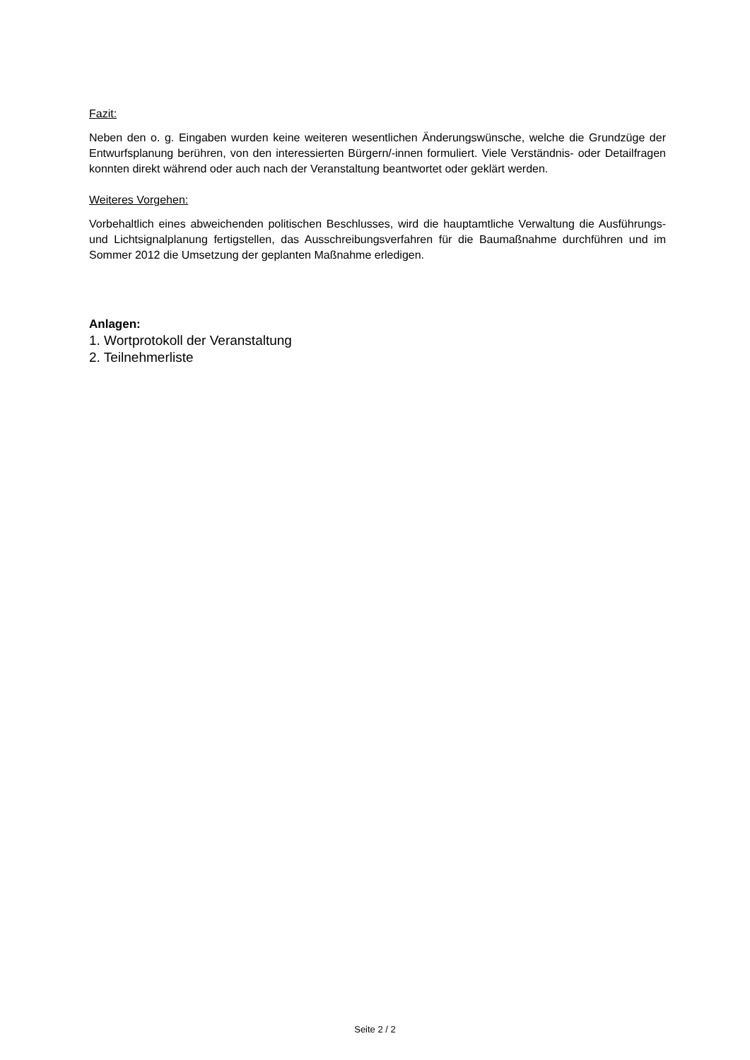Fazit:
Neben den o. g. Eingaben wurden keine weiteren wesentlichen Änderungswünsche, welche die Grundzüge der Entwurfsplanung berühren, von den interessierten Bürgern/-innen formuliert. Viele Verständnis- oder Detailfragen konnten direkt während oder auch nach der Veranstaltung beantwortet oder geklärt werden.
Weiteres Vorgehen:
Vorbehaltlich eines abweichenden politischen Beschlusses, wird die hauptamtliche Verwaltung die Ausführungs- und Lichtsignalplanung fertigstellen, das Ausschreibungsverfahren für die Baumaßnahme durchführen und im Sommer 2012 die Umsetzung der geplanten Maßnahme erledigen.
Anlagen:
1. Wortprotokoll der Veranstaltung
2. Teilnehmerliste
Seite 2 / 2